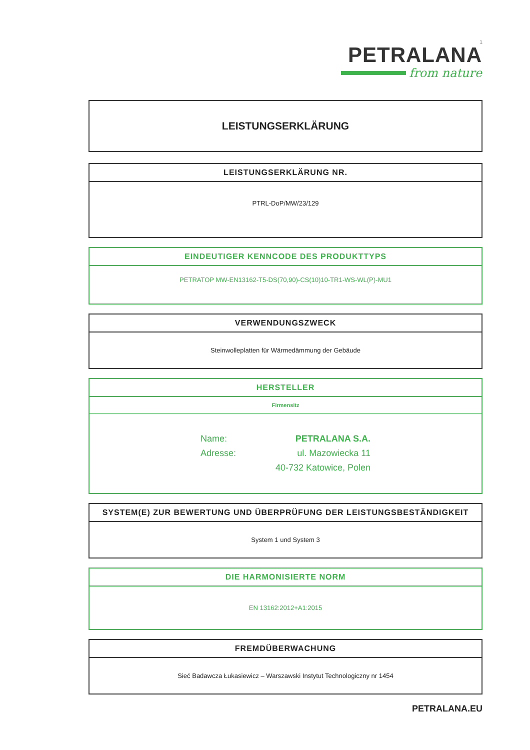1
PETRALANA
from nature
LEISTUNGSERKLÄRUNG
LEISTUNGSERKLÄRUNG NR.
PTRL-DoP/MW/23/129
EINDEUTIGER KENNCODE DES PRODUKTTYPS
PETRATOP MW-EN13162-T5-DS(70,90)-CS(10)10-TR1-WS-WL(P)-MU1
VERWENDUNGSZWECK
Steinwolleplatten für Wärmedämmung der Gebäude
HERSTELLER
Firmensitz
Name: PETRALANA S.A. Adresse: ul. Mazowiecka 11 40-732 Katowice, Polen
SYSTEM(E) ZUR BEWERTUNG UND ÜBERPRÜFUNG DER LEISTUNGSBESTÄNDIGKEIT
System 1 und System 3
DIE HARMONISIERTE NORM
EN 13162:2012+A1:2015
FREMDÜBERWACHUNG
Sieć Badawcza Łukasiewicz – Warszawski Instytut Technologiczny nr 1454
PETRALANA.EU